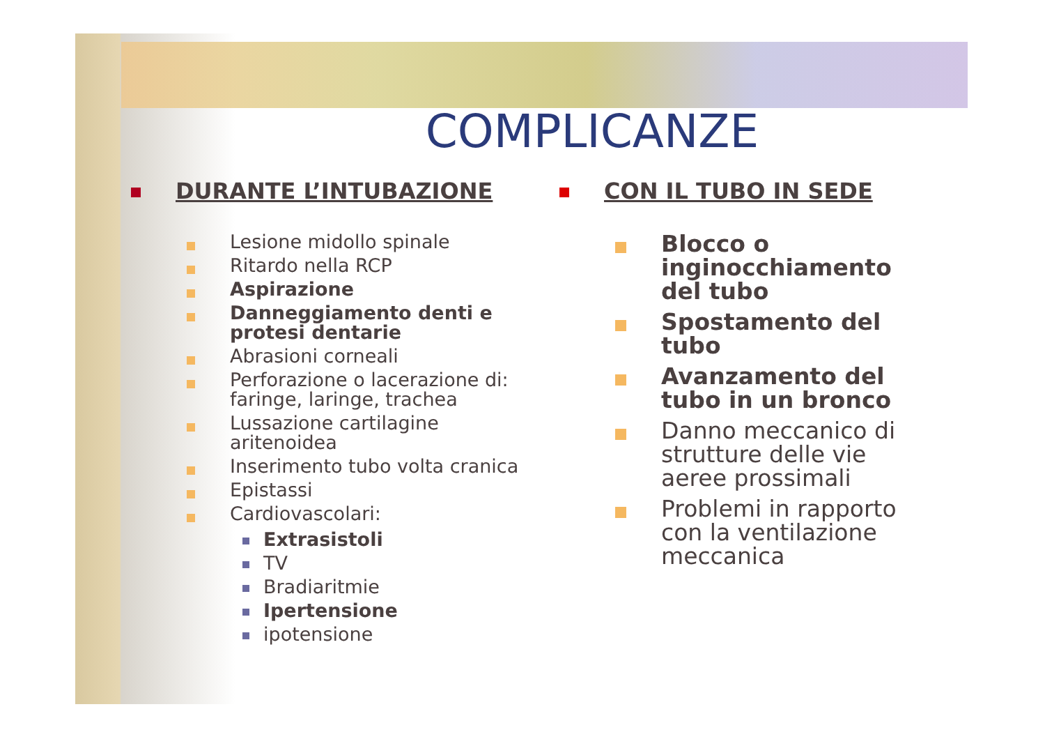COMPLICANZE
DURANTE L’INTUBAZIONE
Lesione midollo spinale
Ritardo nella RCP
Aspirazione
Danneggiamento denti e protesi dentarie
Abrasioni corneali
Perforazione o lacerazione di: faringe, laringe, trachea
Lussazione cartilagine aritenoidea
Inserimento tubo volta cranica
Epistassi
Cardiovascolari:
Extrasistoli
TV
Bradiaritmie
Ipertensione
ipotensione
CON IL TUBO IN SEDE
Blocco o inginocchiamento del tubo
Spostamento del tubo
Avanzamento del tubo in un bronco
Danno meccanico di strutture delle vie aeree prossimali
Problemi in rapporto con la ventilazione meccanica